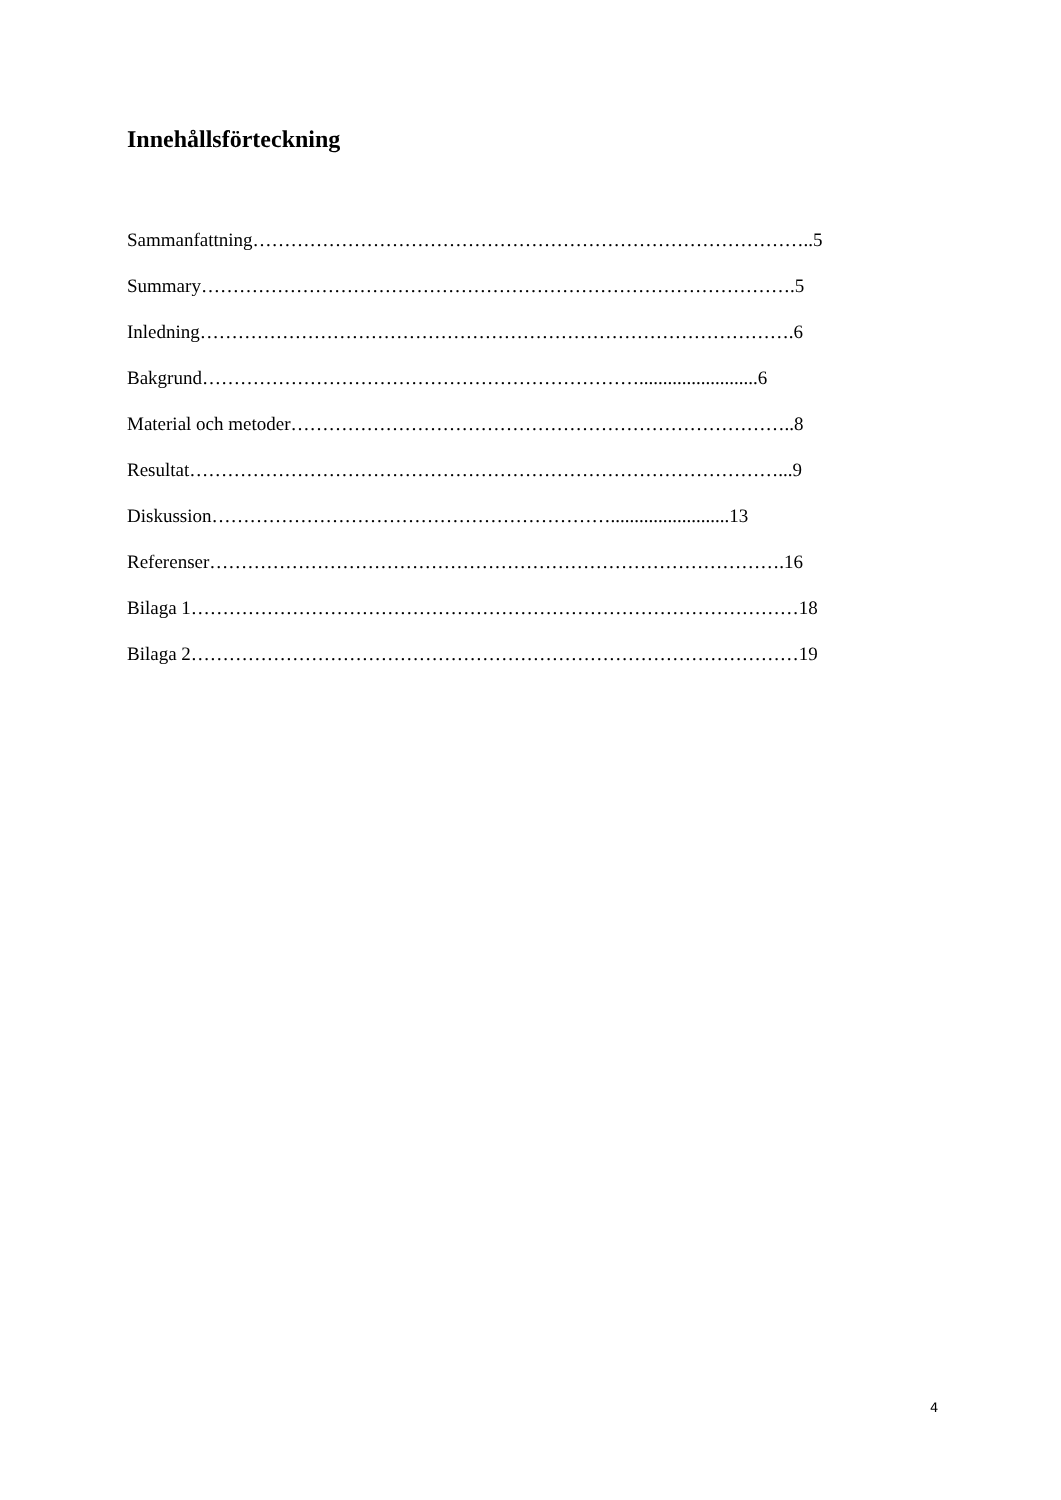Innehållsförteckning
Sammanfattning……………………………………………………………………………..5
Summary………………………………………………………………………………….5
Inledning………………………………………………………………………………….6
Bakgrund…………………………………………………………….........................6
Material och metoder……………………………………………………………………..8
Resultat…………………………………………………………………………………...9
Diskussion……………………………………………………….........................13
Referenser……………………………………………………………………………….16
Bilaga 1……………………………………………………………………………………18
Bilaga 2……………………………………………………………………………………19
4